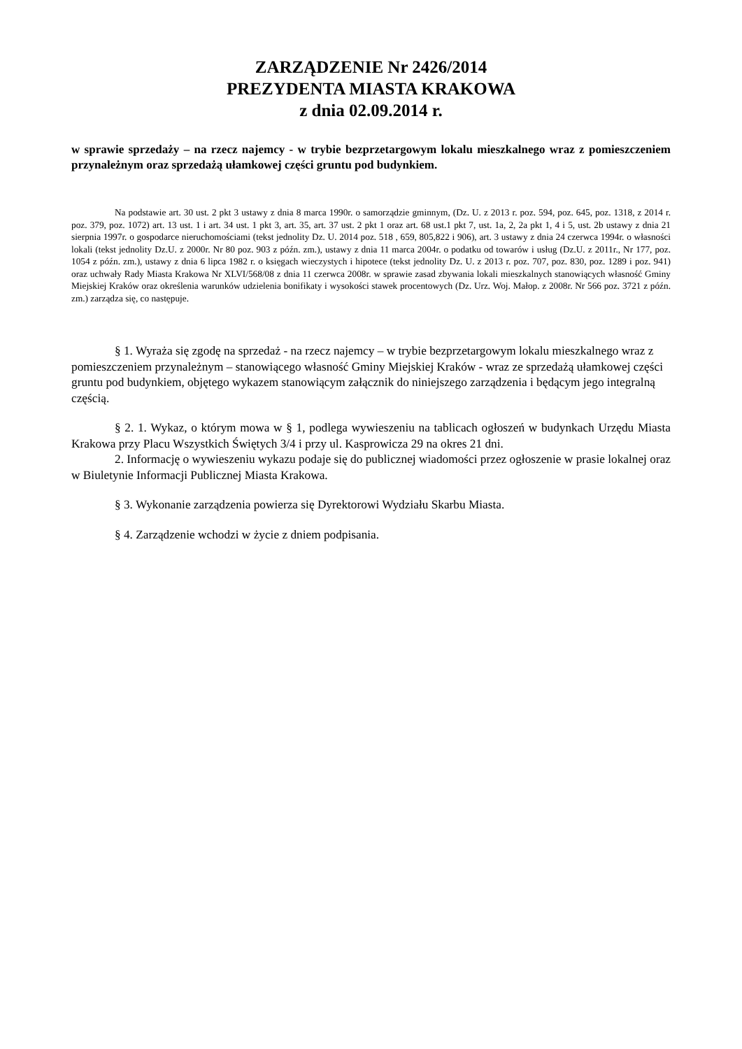ZARZĄDZENIE Nr 2426/2014
PREZYDENTA MIASTA KRAKOWA
z dnia 02.09.2014 r.
w sprawie sprzedaży – na rzecz najemcy - w trybie bezprzetargowym lokalu mieszkalnego wraz z pomieszczeniem przynależnym oraz sprzedażą ułamkowej części gruntu pod budynkiem.
Na podstawie art. 30 ust. 2 pkt 3 ustawy z dnia 8 marca 1990r. o samorządzie gminnym, (Dz. U. z 2013 r. poz. 594, poz. 645, poz. 1318, z 2014 r. poz. 379, poz. 1072) art. 13 ust. 1 i art. 34 ust. 1 pkt 3, art. 35, art. 37 ust. 2 pkt 1 oraz art. 68 ust.1 pkt 7, ust. 1a, 2, 2a pkt 1, 4 i 5, ust. 2b ustawy z dnia 21 sierpnia 1997r. o gospodarce nieruchomościami (tekst jednolity Dz. U. 2014 poz. 518 , 659, 805,822 i 906), art. 3 ustawy z dnia 24 czerwca 1994r. o własności lokali (tekst jednolity Dz.U. z 2000r. Nr 80 poz. 903 z późn. zm.), ustawy z dnia 11 marca 2004r. o podatku od towarów i usług (Dz.U. z 2011r., Nr 177, poz. 1054 z późn. zm.), ustawy z dnia 6 lipca 1982 r. o księgach wieczystych i hipotece (tekst jednolity Dz. U. z 2013 r. poz. 707, poz. 830, poz. 1289 i poz. 941) oraz uchwały Rady Miasta Krakowa Nr XLVI/568/08 z dnia 11 czerwca 2008r. w sprawie zasad zbywania lokali mieszkalnych stanowiących własność Gminy Miejskiej Kraków oraz określenia warunków udzielenia bonifikaty i wysokości stawek procentowych (Dz. Urz. Woj. Małop. z 2008r. Nr 566 poz. 3721 z późn. zm.) zarządza się, co następuje.
§ 1. Wyraża się zgodę na sprzedaż - na rzecz najemcy – w trybie bezprzetargowym lokalu mieszkalnego wraz z pomieszczeniem przynależnym – stanowiącego własność Gminy Miejskiej Kraków - wraz ze sprzedażą ułamkowej części gruntu pod budynkiem, objętego wykazem stanowiącym załącznik do niniejszego zarządzenia i będącym jego integralną częścią.
§ 2. 1. Wykaz, o którym mowa w § 1, podlega wywieszeniu na tablicach ogłoszeń w budynkach Urzędu Miasta Krakowa przy Placu Wszystkich Świętych 3/4 i przy ul. Kasprowicza 29 na okres 21 dni.
2. Informację o wywieszeniu wykazu podaje się do publicznej wiadomości przez ogłoszenie w prasie lokalnej oraz w Biuletynie Informacji Publicznej Miasta Krakowa.
§ 3. Wykonanie zarządzenia powierza się Dyrektorowi Wydziału Skarbu Miasta.
§ 4. Zarządzenie wchodzi w życie z dniem podpisania.